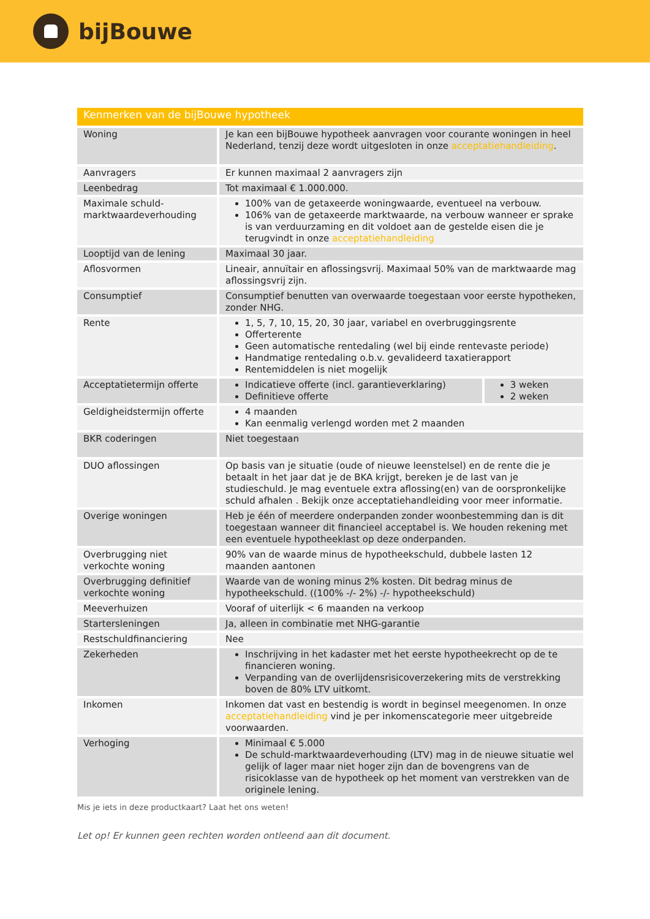bijBouwe
| Kenmerken van de bijBouwe hypotheek | | |
| --- | --- | --- |
| Woning | Je kan een bijBouwe hypotheek aanvragen voor courante woningen in heel Nederland, tenzij deze wordt uitgesloten in onze acceptatiehandleiding . | |
| Aanvragers | Er kunnen maximaal 2 aanvragers zijn | |
| Leenbedrag | Tot maximaal € 1.000.000. | |
| Maximale schuld-marktwaardeverhouding | 100% van de getaxeerde woningwaarde, eventueel na verbouw. 106% van de getaxeerde marktwaarde, na verbouw wanneer er sprake is van verduurzaming en dit voldoet aan de gestelde eisen die je terugvindt in onze acceptatiehandleiding | |
| Looptijd van de lening | Maximaal 30 jaar. | |
| Aflosvormen | Lineair, annuïtair en aflossingsvrij. Maximaal 50% van de marktwaarde mag aflossingsvrij zijn. | |
| Consumptief | Consumptief benutten van overwaarde toegestaan voor eerste hypotheken, zonder NHG. | |
| Rente | 1, 5, 7, 10, 15, 20, 30 jaar, variabel en overbruggingsrente Offerterente Geen automatische rentedaling (wel bij einde rentevaste periode) Handmatige rentedaling o.b.v. gevalideerd taxatierapport Rentemiddelen is niet mogelijk | |
| Acceptatietermijn offerte | Indicatieve offerte (incl. garantieverklaring) Definitieve offerte | 3 weken 2 weken |
| Geldigheidstermijn offerte | 4 maanden Kan eenmalig verlengd worden met 2 maanden | |
| BKR coderingen | Niet toegestaan | |
| DUO aflossingen | Op basis van je situatie (oude of nieuwe leenstelsel) en de rente die je betaalt in het jaar dat je de BKA krijgt, bereken je de last van je studieschuld. Je mag eventuele extra aflossing(en) van de oorspronkelijke schuld afhalen . Bekijk onze acceptatiehandleiding voor meer informatie. | |
| Overige woningen | Heb je één of meerdere onderpanden zonder woonbestemming dan is dit toegestaan wanneer dit financieel acceptabel is. We houden rekening met een eventuele hypotheeklast op deze onderpanden. | |
| Overbrugging niet verkochte woning | 90% van de waarde minus de hypotheekschuld, dubbele lasten 12 maanden aantonen | |
| Overbrugging definitief verkochte woning | Waarde van de woning minus 2% kosten. Dit bedrag minus de hypotheekschuld. ((100% -/- 2%) -/- hypotheekschuld) | |
| Meeverhuizen | Vooraf of uiterlijk < 6 maanden na verkoop | |
| Startersleningen | Ja, alleen in combinatie met NHG-garantie | |
| Restschuldfinanciering | Nee | |
| Zekerheden | Inschrijving in het kadaster met het eerste hypotheekrecht op de te financieren woning. Verpanding van de overlijdensrisicoverzekering mits de verstrekking boven de 80% LTV uitkomt. | |
| Inkomen | Inkomen dat vast en bestendig is wordt in beginsel meegenomen. In onze acceptatiehandleiding vind je per inkomenscategorie meer uitgebreide voorwaarden. | |
| Verhoging | Minimaal € 5.000 De schuld-marktwaardeverhouding (LTV) mag in de nieuwe situatie wel gelijk of lager maar niet hoger zijn dan de bovengrens van de risicoklasse van de hypotheek op het moment van verstrekken van de originele lening. | |
Mis je iets in deze productkaart? Laat het ons weten!
Let op! Er kunnen geen rechten worden ontleend aan dit document.